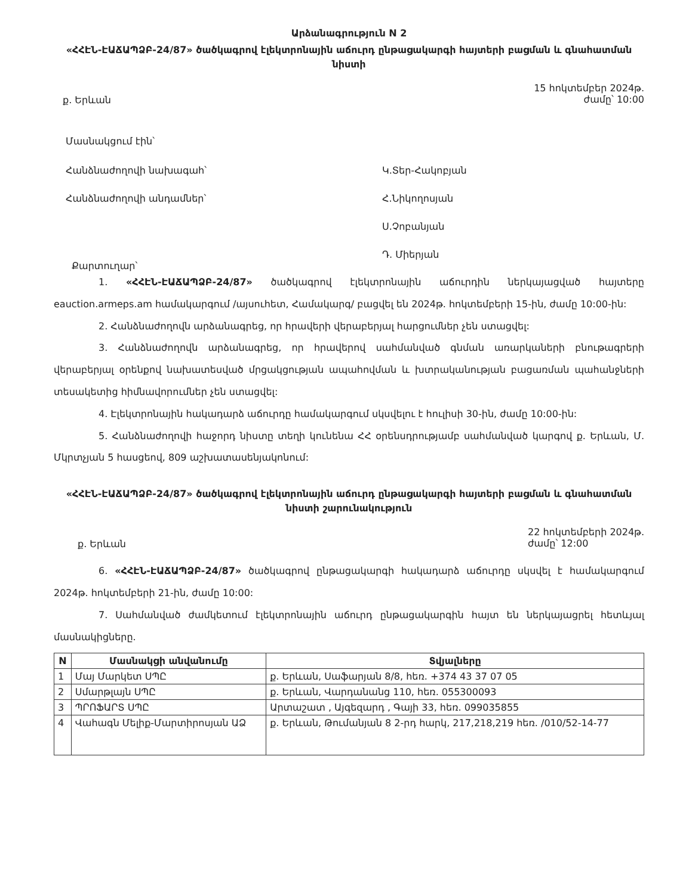Արձանագրություն N 2
«ՀՀԷՆ-ԷԱՃԱՊՁԲ-24/87» ծածկագրով էլեկտրոնային աճուրդ ընթացակարգի հայտերի բացման և գնահատման նիստի
ք. Երևան 15 հոկտեմբեր 2024թ.
ժամը՝ 10:00
Մասնակցում էին՝
Հանձնաժողովի նախագահ՝ Կ.Տեր-Հակոբյան
Հանձնաժողովի անդամներ՝ Հ.Նիկողոսյան
Ս.Չոբանյան
Դ. Միերյան
Քարտուղար՝
1. «ՀՀԷՆ-ԷԱՃԱՊՁԲ-24/87» ծածկագրով էլեկտրոնային աճուրդին ներկայացված հայտերը eauction.armeps.am համակարգում /այսուհետ, Համակարգ/ բացվել են 2024թ. հոկտեմբերի 15-ին, ժամը 10:00-ին:
2. Հանձնաժողովն արձանագրեց, որ հրավերի վերաբերյալ հարցումներ չեն ստացվել:
3. Հանձնաժողովն արձանագրեց, որ հրավերով սահմանված գնման առարկաների բնութագրերի վերաբերյալ օրենքով նախատեսված մրցակցության ապահովման և խտրականության բացառման պահանջների տեսակետից հիմնավորումներ չեն ստացվել:
4. Էլեկտրոնային հակադարձ աճուրդը համակարգում սկսվելու է հուլիսի 30-ին, ժամը 10:00-ին:
5. Հանձնաժողովի հաջորդ նիստը տեղի կունենա ՀՀ օրենսդրությամբ սահմանված կարգով ք. Երևան, Մ. Մկրտչյան 5 հասցեով, 809 աշխատասենյակոնում:
«ՀՀԷՆ-ԷԱՃԱՊՁԲ-24/87» ծածկագրով էլեկտրոնային աճուրդ ընթացակարգի հայտերի բացման և գնահատման նիստի շարունակություն
ք. Երևան 22 հոկտեմբերի 2024թ.
ժամը՝ 12:00
6. «ՀՀԷՆ-ԷԱՃԱՊՁԲ-24/87» ծածկագրով ընթացակարգի հակադարձ աճուրդը սկսվել է համակարգում 2024թ. հոկտեմբերի 21-ին, ժամը 10:00:
7. Սահմանված ժամկետում էլեկտրոնային աճուրդ ընթացակարգին հայտ են ներկայացրել հետևյալ մասնակիցները.
| N | Մասնակցի անվանումը | Տվյալները |
| --- | --- | --- |
| 1 | Մայ Մարկետ ՍՊԸ | ք. Երևան, Սաֆարյան 8/8, հեռ. +374 43 37 07 05 |
| 2 | Սմարթլայն ՍՊԸ | ք. Երևան, Վարդանանց 110, հեռ. 055300093 |
| 3 | ՊՐՈՖԱՐՏ ՍՊԸ | Արտաշատ , Այգեզարդ , Գայի 33, հեռ. 099035855 |
| 4 | Վահագն Մելիք-Մարտիրոսյան ԱՁ | ք. Երևան, Թումանյան 8 2-րդ հարկ, 217,218,219 հեռ. /010/52-14-77 |